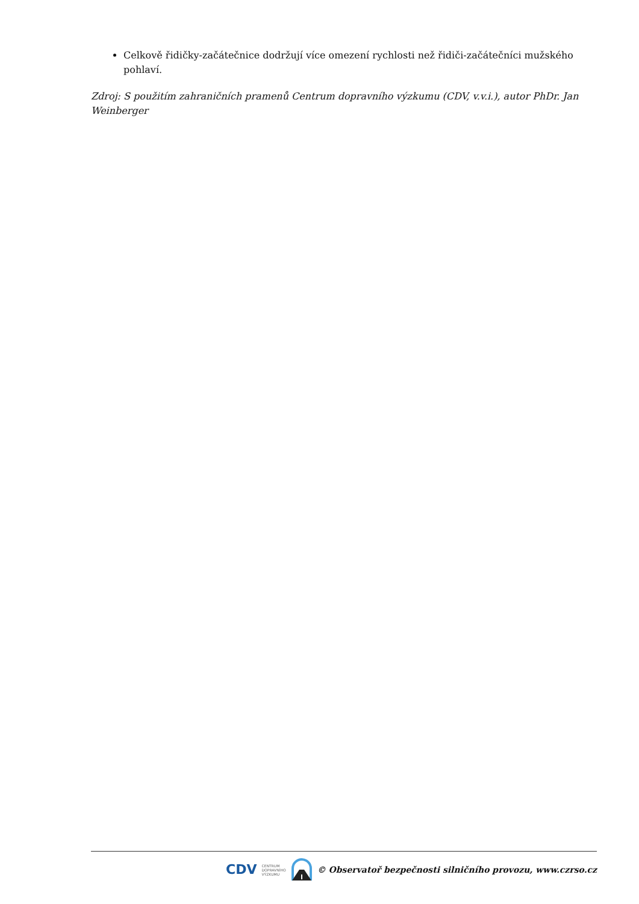Celkově řidičky-začátečnice dodržují více omezení rychlosti než řidiči-začátečníci mužského pohlaví.
Zdroj: S použitím zahraničních pramenů Centrum dopravního výzkumu (CDV, v.v.i.), autor PhDr. Jan Weinberger
CDV CENTRUM
DOPRAVNÍHO
VÝZKUMU © Observatoř bezpečnosti silničního provozu, www.czrso.cz